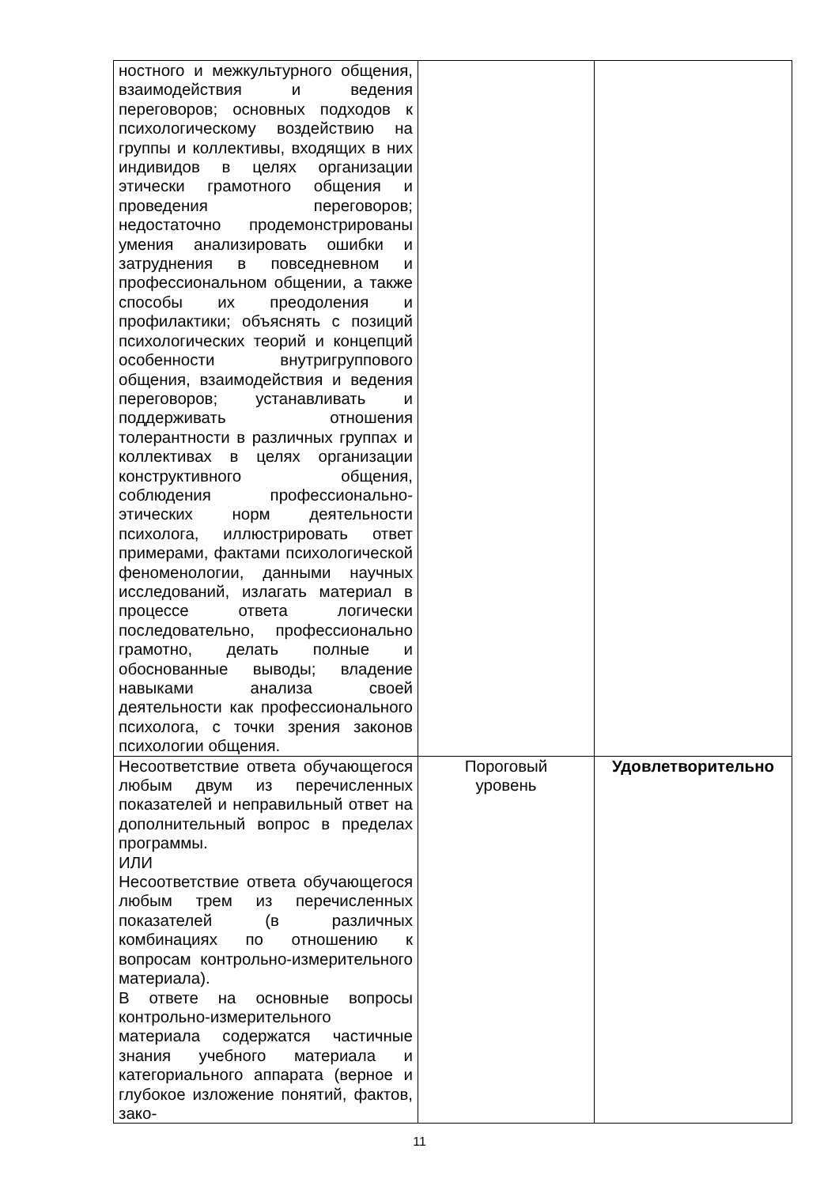| ностного и межкультурного общения, взаимодействия и ведения переговоров; основных подходов к психологическому воздействию на группы и коллективы, входящих в них индивидов в целях организации этически грамотного общения и проведения переговоров; недостаточно продемонстрированы умения анализировать ошибки и затруднения в повседневном и профессиональном общении, а также способы их преодоления и профилактики; объяснять с позиций психологических теорий и концепций особенности внутригруппового общения, взаимодействия и ведения переговоров; устанавливать и поддерживать отношения толерантности в различных группах и коллективах в целях организации конструктивного общения, соблюдения профессионально-этических норм деятельности психолога, иллюстрировать ответ примерами, фактами психологической феноменологии, данными научных исследований, излагать материал в процессе ответа логически последовательно, профессионально грамотно, делать полные и обоснованные выводы; владение навыками анализа своей деятельности как профессионального психолога, с точки зрения законов психологии общения. | | |
| Несоответствие ответа обучающегося любым двум из перечисленных показателей и неправильный ответ на дополнительный вопрос в пределах программы. ИЛИ Несоответствие ответа обучающегося любым трем из перечисленных показателей (в различных комбинациях по отношению к вопросам контрольно-измерительного материала). В ответе на основные вопросы контрольно-измерительного материала содержатся частичные знания учебного материала и категориального аппарата (верное и глубокое изложение понятий, фактов, зако- | Пороговый уровень | Удовлетворительно |
11